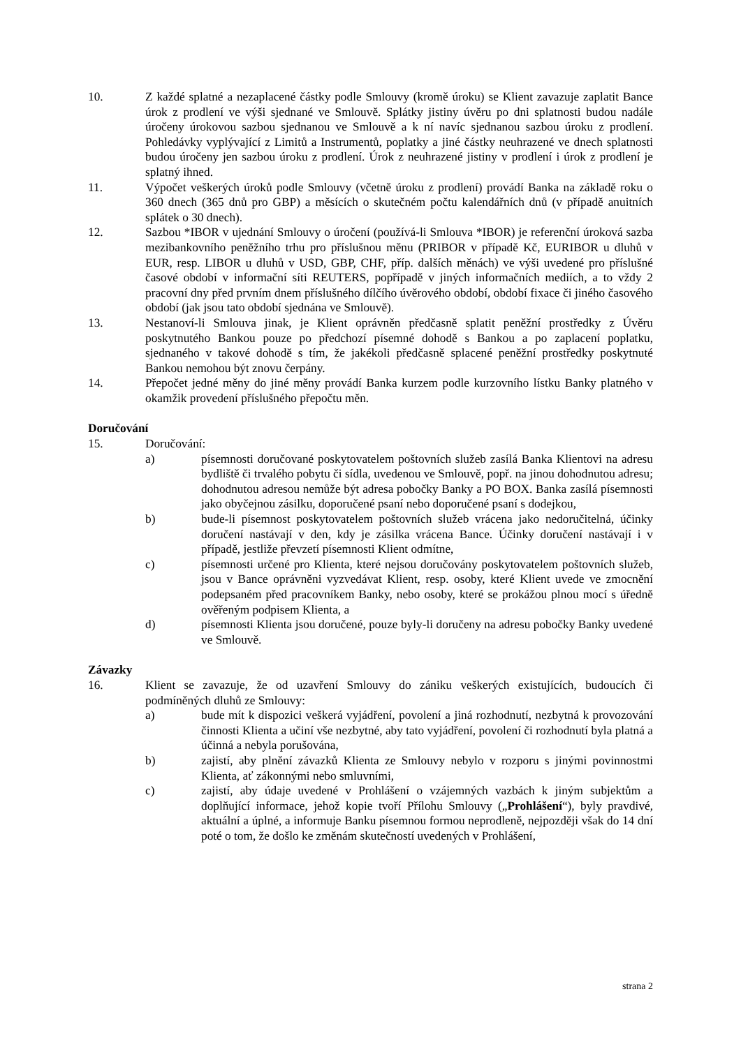10. Z každé splatné a nezaplacené částky podle Smlouvy (kromě úroku) se Klient zavazuje zaplatit Bance úrok z prodlení ve výši sjednané ve Smlouvě. Splátky jistiny úvěru po dni splatnosti budou nadále úročeny úrokovou sazbou sjednanou ve Smlouvě a k ní navíc sjednanou sazbou úroku z prodlení. Pohledávky vyplývající z Limitů a Instrumentů, poplatky a jiné částky neuhrazené ve dnech splatnosti budou úročeny jen sazbou úroku z prodlení. Úrok z neuhrazené jistiny v prodlení i úrok z prodlení je splatný ihned.
11. Výpočet veškerých úroků podle Smlouvy (včetně úroku z prodlení) provádí Banka na základě roku o 360 dnech (365 dnů pro GBP) a měsících o skutečném počtu kalendářních dnů (v případě anuitních splátek o 30 dnech).
12. Sazbou *IBOR v ujednání Smlouvy o úročení (používá-li Smlouva *IBOR) je referenční úroková sazba mezibankovního peněžního trhu pro příslušnou měnu (PRIBOR v případě Kč, EURIBOR u dluhů v EUR, resp. LIBOR u dluhů v USD, GBP, CHF, příp. dalších měnách) ve výši uvedené pro příslušné časové období v informační síti REUTERS, popřípadě v jiných informačních mediích, a to vždy 2 pracovní dny před prvním dnem příslušného dílčího úvěrového období, období fixace či jiného časového období (jak jsou tato období sjednána ve Smlouvě).
13. Nestanoví-li Smlouva jinak, je Klient oprávněn předčasně splatit peněžní prostředky z Úvěru poskytnutého Bankou pouze po předchozí písemné dohodě s Bankou a po zaplacení poplatku, sjednaného v takové dohodě s tím, že jakékoli předčasně splacené peněžní prostředky poskytnuté Bankou nemohou být znovu čerpány.
14. Přepočet jedné měny do jiné měny provádí Banka kurzem podle kurzovního lístku Banky platného v okamžik provedení příslušného přepočtu měn.
Doručování
15. Doručování:
a) písemnosti doručované poskytovatelem poštovních služeb zasílá Banka Klientovi na adresu bydliště či trvalého pobytu či sídla, uvedenou ve Smlouvě, popř. na jinou dohodnutou adresu; dohodnutou adresou nemůže být adresa pobočky Banky a PO BOX. Banka zasílá písemnosti jako obyčejnou zásilku, doporučené psaní nebo doporučené psaní s dodejkou,
b) bude-li písemnost poskytovatelem poštovních služeb vrácena jako nedoručitelná, účinky doručení nastávají v den, kdy je zásilka vrácena Bance. Účinky doručení nastávají i v případě, jestliže převzetí písemnosti Klient odmítne,
c) písemnosti určené pro Klienta, které nejsou doručovány poskytovatelem poštovních služeb, jsou v Bance oprávněni vyzvedávat Klient, resp. osoby, které Klient uvede ve zmocnění podepsaném před pracovníkem Banky, nebo osoby, které se prokážou plnou mocí s úředně ověřeným podpisem Klienta, a
d) písemnosti Klienta jsou doručené, pouze byly-li doručeny na adresu pobočky Banky uvedené ve Smlouvě.
Závazky
16. Klient se zavazuje, že od uzavření Smlouvy do zániku veškerých existujících, budoucích či podmíněných dluhů ze Smlouvy:
a) bude mít k dispozici veškerá vyjádření, povolení a jiná rozhodnutí, nezbytná k provozování činnosti Klienta a učiní vše nezbytné, aby tato vyjádření, povolení či rozhodnutí byla platná a účinná a nebyla porušována,
b) zajistí, aby plnění závazků Klienta ze Smlouvy nebylo v rozporu s jinými povinnostmi Klienta, ať zákonnými nebo smluvními,
c) zajistí, aby údaje uvedené v Prohlášení o vzájemných vazbách k jiným subjektům a doplňující informace, jehož kopie tvoří Přílohu Smlouvy („Prohlášení“), byly pravdivé, aktuální a úplné, a informuje Banku písemnou formou neprodleně, nejpozději však do 14 dní poté o tom, že došlo ke změnám skutečností uvedených v Prohlášení,
strana 2